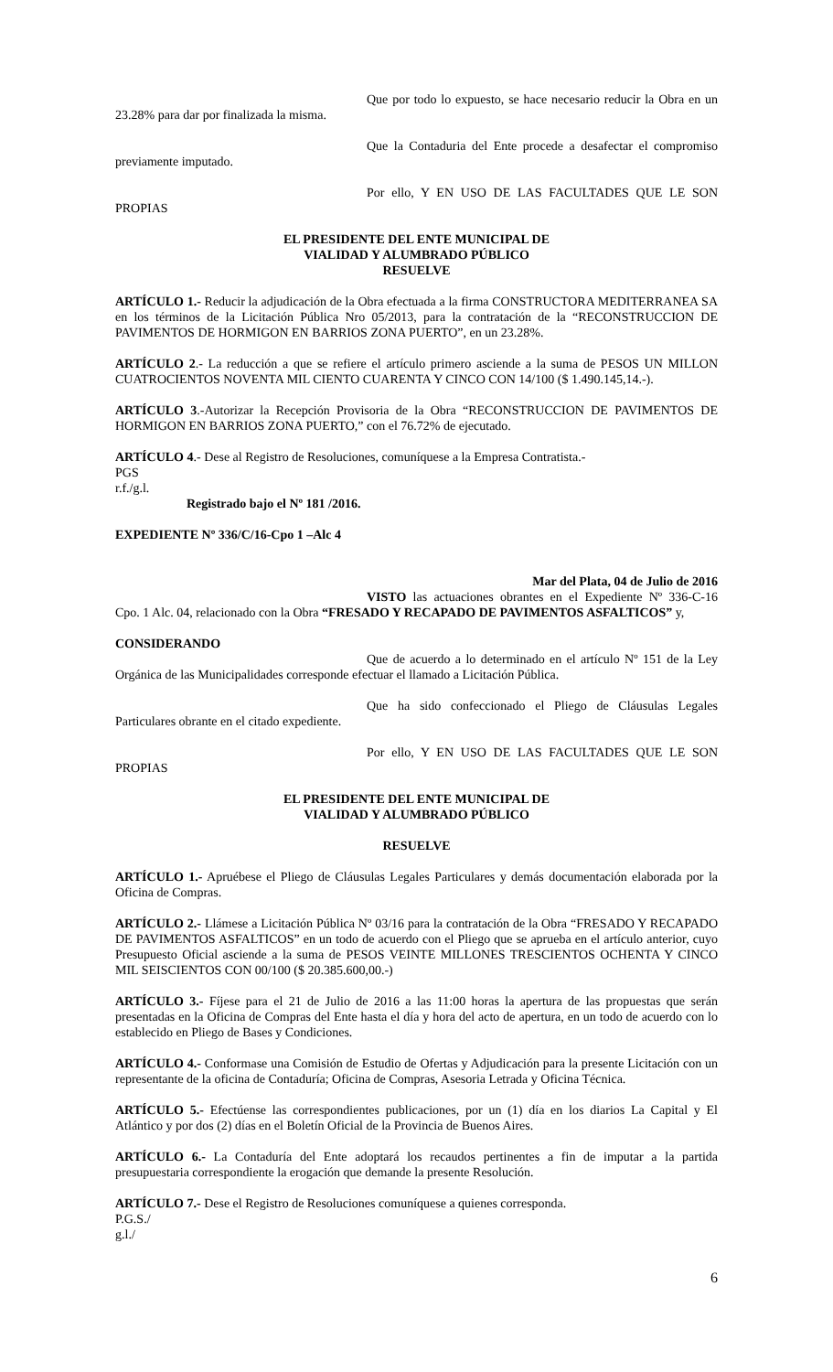Que por todo lo expuesto, se hace necesario reducir la Obra en un 23.28% para dar por finalizada la misma.
Que la Contaduria del Ente procede a desafectar el compromiso previamente imputado.
Por ello, Y EN USO DE LAS FACULTADES QUE LE SON PROPIAS
EL PRESIDENTE DEL ENTE MUNICIPAL DE
VIALIDAD Y ALUMBRADO PÚBLICO
RESUELVE
ARTÍCULO 1.- Reducir la adjudicación de la Obra efectuada a la firma CONSTRUCTORA MEDITERRANEA SA en los términos de la Licitación Pública Nro 05/2013, para la contratación de la “RECONSTRUCCION DE PAVIMENTOS DE HORMIGON EN BARRIOS ZONA PUERTO”, en un 23.28%.
ARTÍCULO 2.- La reducción a que se refiere el artículo primero asciende a la suma de PESOS UN MILLON CUATROCIENTOS NOVENTA MIL CIENTO CUARENTA Y CINCO CON 14/100 ($ 1.490.145,14.-).
ARTÍCULO 3.-Autorizar la Recepción Provisoria de la Obra “RECONSTRUCCION DE PAVIMENTOS DE HORMIGON EN BARRIOS ZONA PUERTO,” con el 76.72% de ejecutado.
ARTÍCULO 4.- Dese al Registro de Resoluciones, comuníquese a la Empresa Contratista.-
PGS
r.f./g.l.
Registrado bajo el Nº 181 /2016.
EXPEDIENTE Nº 336/C/16-Cpo 1 –Alc 4
Mar del Plata, 04 de Julio de 2016
VISTO las actuaciones obrantes en el Expediente Nº 336-C-16 Cpo. 1 Alc. 04, relacionado con la Obra “FRESADO Y RECAPADO DE PAVIMENTOS ASFALTICOS” y,
CONSIDERANDO
Que de acuerdo a lo determinado en el artículo Nº 151 de la Ley Orgánica de las Municipalidades corresponde efectuar el llamado a Licitación Pública.
Que ha sido confeccionado el Pliego de Cláusulas Legales Particulares obrante en el citado expediente.
Por ello, Y EN USO DE LAS FACULTADES QUE LE SON PROPIAS
EL PRESIDENTE DEL ENTE MUNICIPAL DE
VIALIDAD Y ALUMBRADO PÚBLICO
RESUELVE
ARTÍCULO 1.- Apruébese el Pliego de Cláusulas Legales Particulares y demás documentación elaborada por la Oficina de Compras.
ARTÍCULO 2.- Llámese a Licitación Pública Nº 03/16 para la contratación de la Obra “FRESADO Y RECAPADO DE PAVIMENTOS ASFALTICOS” en un todo de acuerdo con el Pliego que se aprueba en el artículo anterior, cuyo Presupuesto Oficial asciende a la suma de PESOS VEINTE MILLONES TRESCIENTOS OCHENTA Y CINCO MIL SEISCIENTOS CON 00/100 ($ 20.385.600,00.-)
ARTÍCULO 3.- Fíjese para el 21 de Julio de 2016 a las 11:00 horas la apertura de las propuestas que serán presentadas en la Oficina de Compras del Ente hasta el día y hora del acto de apertura, en un todo de acuerdo con lo establecido en Pliego de Bases y Condiciones.
ARTÍCULO 4.- Conformase una Comisión de Estudio de Ofertas y Adjudicación para la presente Licitación con un representante de la oficina de Contaduría; Oficina de Compras, Asesoria Letrada y Oficina Técnica.
ARTÍCULO 5.- Efectúense las correspondientes publicaciones, por un (1) día en los diarios La Capital y El Atlántico y por dos (2) días en el Boletín Oficial de la Provincia de Buenos Aires.
ARTÍCULO 6.- La Contaduría del Ente adoptará los recaudos pertinentes a fin de imputar a la partida presupuestaria correspondiente la erogación que demande la presente Resolución.
ARTÍCULO 7.- Dese el Registro de Resoluciones comuníquese a quienes corresponda.
P.G.S./
g.l./
6